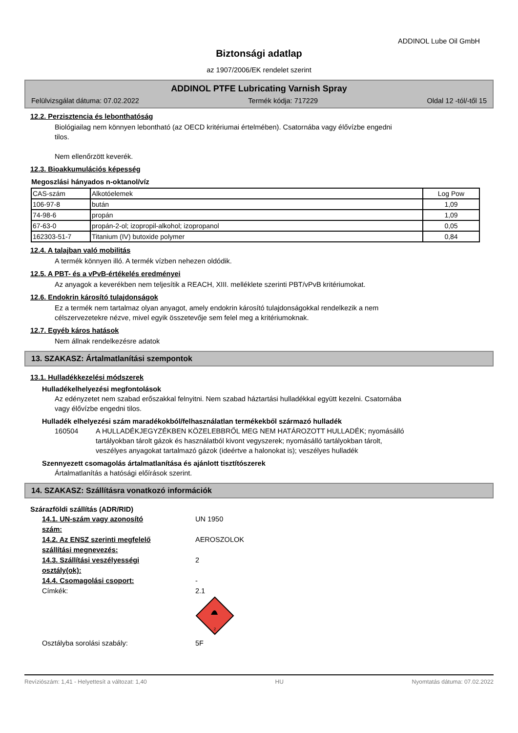ADDINOL Lube Oil GmbH
Biztonsági adatlap
az 1907/2006/EK rendelet szerint
ADDINOL PTFE Lubricating Varnish Spray
Felülvizsgálat dátuma: 07.02.2022 Termék kódja: 717229 Oldal 12 -tól/-től 15
12.2. Perzisztencia és lebonthatóság
Biológiailag nem könnyen lebontható (az OECD kritériumai értelmében). Csatornába vagy élővízbe engedni
tilos.
Nem ellenőrzött keverék.
12.3. Bioakkumulációs képesség
Megoszlási hányados n-oktanol/víz
| CAS-szám | Alkotóelemek | Log Pow |
| 106-97-8 | bután | 1,09 |
| 74-98-6 | propán | 1,09 |
| 67-63-0 | propán-2-ol; izopropil-alkohol; izopropanol | 0,05 |
| 162303-51-7 | Titanium (IV) butoxide polymer | 0,84 |
12.4. A talajban való mobilitás
A termék könnyen illó. A termék vízben nehezen oldódik.
12.5. A PBT- és a vPvB-értékelés eredményei
Az anyagok a keverékben nem teljesítik a REACH, XIII. melléklete szerinti PBT/vPvB kritériumokat.
12.6. Endokrin károsító tulajdonságok
Ez a termék nem tartalmaz olyan anyagot, amely endokrin károsító tulajdonságokkal rendelkezik a nem
célszervezetekre nézve, mivel egyik összetevője sem felel meg a kritériumoknak.
12.7. Egyéb káros hatások
Nem állnak rendelkezésre adatok
13. SZAKASZ: Ártalmatlanítási szempontok
13.1. Hulladékkezelési módszerek
Hulladékelhelyezési megfontolások
Az edényzetet nem szabad erőszakkal felnyitni. Nem szabad háztartási hulladékkal együtt kezelni. Csatornába
vagy élővízbe engedni tilos.
Hulladék elhelyezési szám maradékokból/felhasználatlan termékekből származó hulladék
160504 A HULLADÉKJEGYZÉKBEN KÖZELEBBRŐL MEG NEM HATÁROZOTT HULLADÉK; nyomásálló
tartályokban tárolt gázok és használatból kivont vegyszerek; nyomásálló tartályokban tárolt,
veszélyes anyagokat tartalmazó gázok (ideértve a halonokat is); veszélyes hulladék
Szennyezett csomagolás ártalmatlanítása és ajánlott tisztítószerek
Ártalmatlanítás a hatósági előírások szerint.
14. SZAKASZ: Szállításra vonatkozó információk
Szárazföldi szállítás (ADR/RID)
14.1. UN-szám vagy azonosító
szám: UN 1950
14.2. Az ENSZ szerinti megfelelő
szállítási megnevezés: AEROSZOLOK
14.3. Szállítási veszélyességi
osztály(ok): 2
14.4. Csomagolási csoport: -
Címkék: 2.1
2
Osztályba sorolási szabály: 5F
Revíziószám: 1,41 - Helyettesít a változat: 1,40 HU Nyomtatás dátuma: 07.02.2022